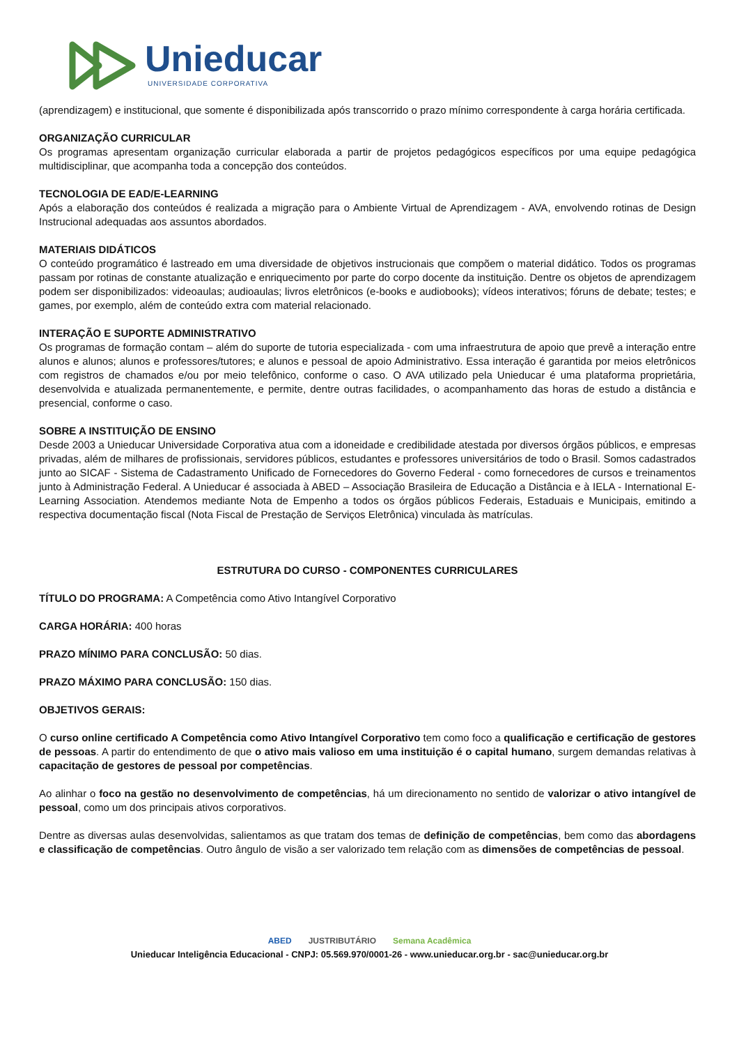Unieducar
UNIVERSIDADE CORPORATIVA
(aprendizagem) e institucional, que somente é disponibilizada após transcorrido o prazo mínimo correspondente à carga horária certificada.
ORGANIZAÇÃO CURRICULAR
Os programas apresentam organização curricular elaborada a partir de projetos pedagógicos específicos por uma equipe pedagógica multidisciplinar, que acompanha toda a concepção dos conteúdos.
TECNOLOGIA DE EAD/E-LEARNING
Após a elaboração dos conteúdos é realizada a migração para o Ambiente Virtual de Aprendizagem - AVA, envolvendo rotinas de Design Instrucional adequadas aos assuntos abordados.
MATERIAIS DIDÁTICOS
O conteúdo programático é lastreado em uma diversidade de objetivos instrucionais que compõem o material didático. Todos os programas passam por rotinas de constante atualização e enriquecimento por parte do corpo docente da instituição. Dentre os objetos de aprendizagem podem ser disponibilizados: videoaulas; audioaulas; livros eletrônicos (e-books e audiobooks); vídeos interativos; fóruns de debate; testes; e games, por exemplo, além de conteúdo extra com material relacionado.
INTERAÇÃO E SUPORTE ADMINISTRATIVO
Os programas de formação contam – além do suporte de tutoria especializada - com uma infraestrutura de apoio que prevê a interação entre alunos e alunos; alunos e professores/tutores; e alunos e pessoal de apoio Administrativo. Essa interação é garantida por meios eletrônicos com registros de chamados e/ou por meio telefônico, conforme o caso. O AVA utilizado pela Unieducar é uma plataforma proprietária, desenvolvida e atualizada permanentemente, e permite, dentre outras facilidades, o acompanhamento das horas de estudo a distância e presencial, conforme o caso.
SOBRE A INSTITUIÇÃO DE ENSINO
Desde 2003 a Unieducar Universidade Corporativa atua com a idoneidade e credibilidade atestada por diversos órgãos públicos, e empresas privadas, além de milhares de profissionais, servidores públicos, estudantes e professores universitários de todo o Brasil. Somos cadastrados junto ao SICAF - Sistema de Cadastramento Unificado de Fornecedores do Governo Federal - como fornecedores de cursos e treinamentos junto à Administração Federal. A Unieducar é associada à ABED – Associação Brasileira de Educação a Distância e à IELA - International E-Learning Association. Atendemos mediante Nota de Empenho a todos os órgãos públicos Federais, Estaduais e Municipais, emitindo a respectiva documentação fiscal (Nota Fiscal de Prestação de Serviços Eletrônica) vinculada às matrículas.
ESTRUTURA DO CURSO - COMPONENTES CURRICULARES
TÍTULO DO PROGRAMA: A Competência como Ativo Intangível Corporativo
CARGA HORÁRIA: 400 horas
PRAZO MÍNIMO PARA CONCLUSÃO: 50 dias.
PRAZO MÁXIMO PARA CONCLUSÃO: 150 dias.
OBJETIVOS GERAIS:
O curso online certificado A Competência como Ativo Intangível Corporativo tem como foco a qualificação e certificação de gestores de pessoas. A partir do entendimento de que o ativo mais valioso em uma instituição é o capital humano, surgem demandas relativas à capacitação de gestores de pessoal por competências.
Ao alinhar o foco na gestão no desenvolvimento de competências, há um direcionamento no sentido de valorizar o ativo intangível de pessoal, como um dos principais ativos corporativos.
Dentre as diversas aulas desenvolvidas, salientamos as que tratam dos temas de definição de competências, bem como das abordagens e classificação de competências. Outro ângulo de visão a ser valorizado tem relação com as dimensões de competências de pessoal.
ABED JUSTRIBUTÁRIO Semana Acadêmica
Unieducar Inteligência Educacional - CNPJ: 05.569.970/0001-26 - www.unieducar.org.br - sac@unieducar.org.br